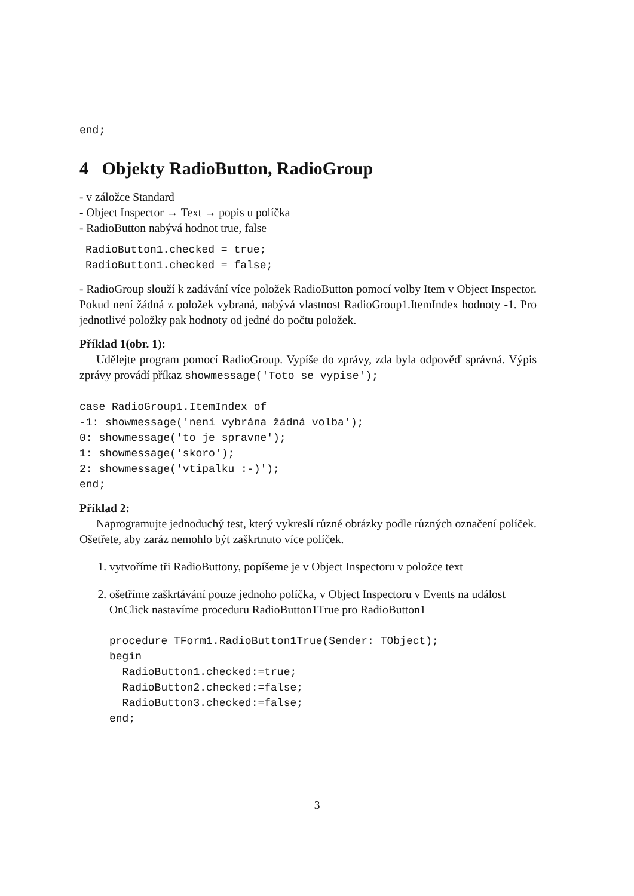end;
4 Objekty RadioButton, RadioGroup
- v záložce Standard
- Object Inspector → Text → popis u políčka
- RadioButton nabývá hodnot true, false
RadioButton1.checked = true;
RadioButton1.checked = false;
- RadioGroup slouží k zadávání více položek RadioButton pomocí volby Item v Object Inspector. Pokud není žádná z položek vybraná, nabývá vlastnost RadioGroup1.ItemIndex hodnoty -1. Pro jednotlivé položky pak hodnoty od jedné do počtu položek.
Příklad 1(obr. 1):
Udělejte program pomocí RadioGroup. Vypíše do zprávy, zda byla odpověď správná. Výpis zprávy provádí příkaz showmessage('Toto se vypise');
case RadioGroup1.ItemIndex of
-1: showmessage('není vybrána žádná volba');
0: showmessage('to je spravne');
1: showmessage('skoro');
2: showmessage('vtipalku :-)');
end;
Příklad 2:
Naprogramujte jednoduchý test, který vykreslí různé obrázky podle různých označení políček. Ošetřete, aby zaráz nemohlo být zaškrtnuto více políček.
1. vytvoříme tři RadioButtony, popíšeme je v Object Inspectoru v položce text
2. ošetříme zaškrtávání pouze jednoho políčka, v Object Inspectoru v Events na událost OnClick nastavíme proceduru RadioButton1True pro RadioButton1
procedure TForm1.RadioButton1True(Sender: TObject);
begin
  RadioButton1.checked:=true;
  RadioButton2.checked:=false;
  RadioButton3.checked:=false;
end;
3